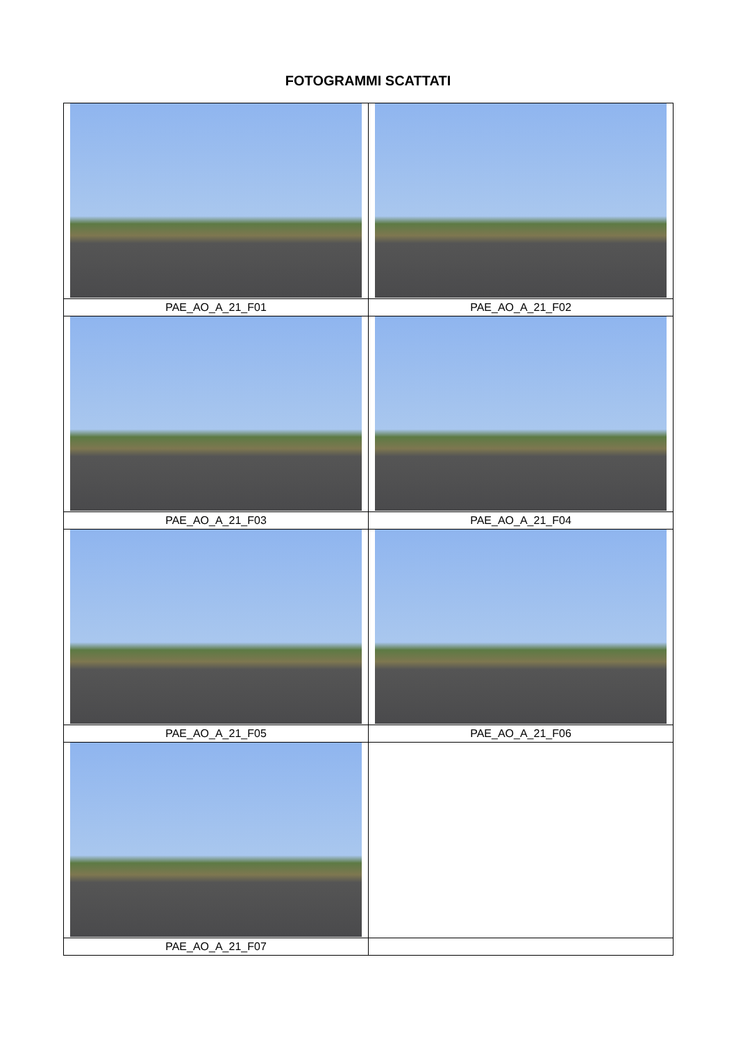FOTOGRAMMI SCATTATI
| PAE_AO_A_21_F01 | PAE_AO_A_21_F02 |
| PAE_AO_A_21_F03 | PAE_AO_A_21_F04 |
| PAE_AO_A_21_F05 | PAE_AO_A_21_F06 |
| PAE_AO_A_21_F07 | |